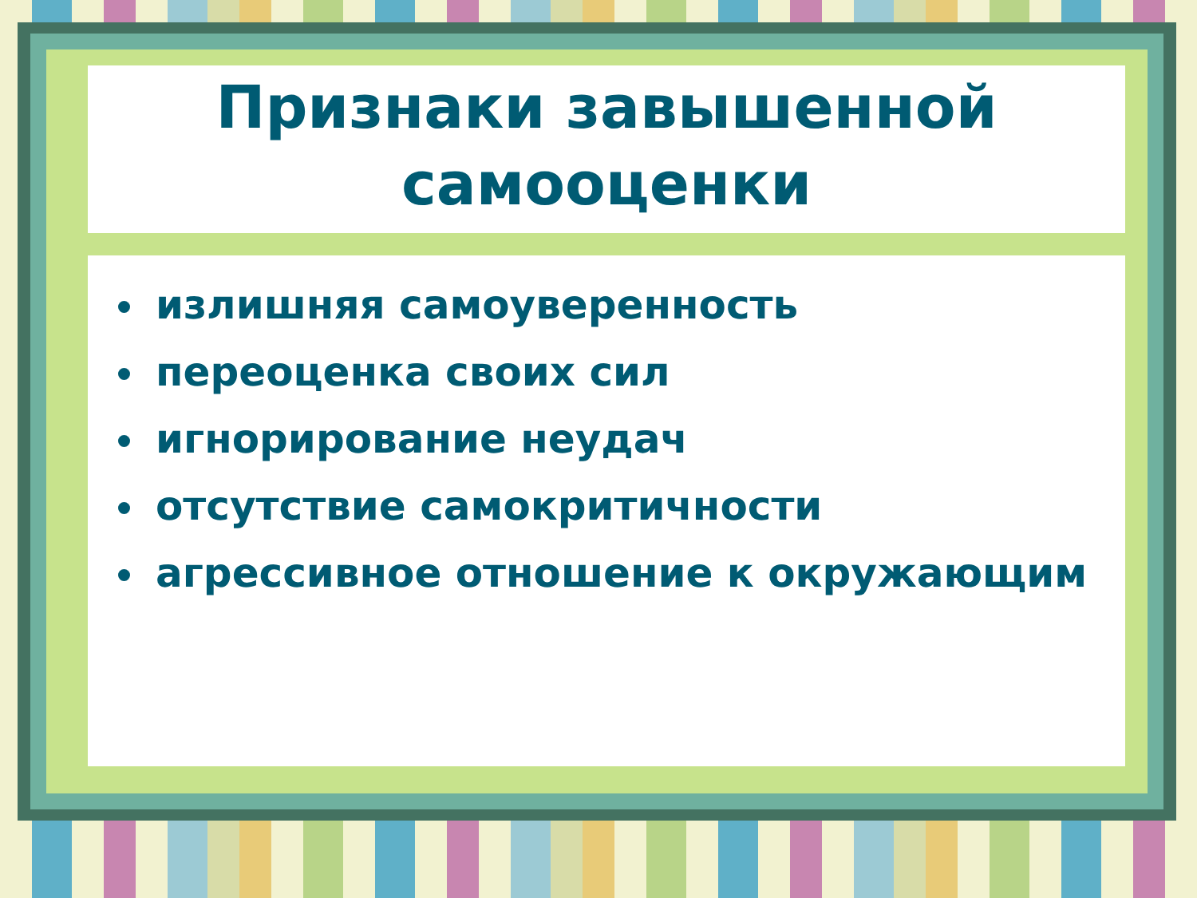Признаки завышенной
самооценки
излишняя самоуверенность
переоценка своих сил
игнорирование неудач
отсутствие самокритичности
агрессивное отношение к окружающим